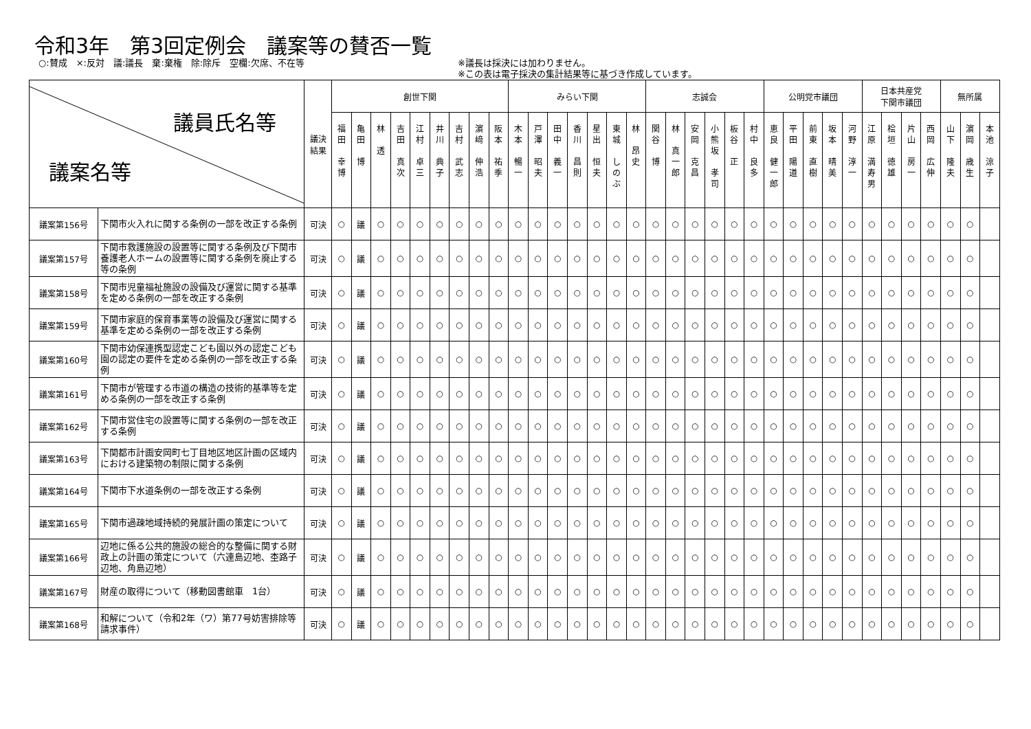令和3年　第3回定例会　議案等の賛否一覧
○:賛成　×:反対　議:議長　棄:棄権　除:除斥　空欄:欠席、不在等 ※議長は採決には加わりません。
※この表は電子採決の集計結果等に基づき作成しています。
| 議員氏名等 議案名等 | | 議決 結果 | 創世下関 | | | | | | | | | みらい下関 | | | | | | | 志誠会 | | | | | | 公明党市議団 | | | | | 日本共産党 下関市議団 | | | | 無所属 | | |
| --- | --- | --- | --- | --- | --- | --- | --- | --- | --- | --- | --- | --- | --- | --- | --- | --- | --- | --- | --- | --- | --- | --- | --- | --- | --- | --- | --- | --- | --- | --- | --- | --- | --- | --- | --- | --- |
| | | | 福 田 幸 博 | 亀 田 博 | 林 透 | 吉 田 真 次 | 江 村 卓 三 | 井 川 典 子 | 吉 村 武 志 | 濵 﨑 伸 浩 | 阪 本 祐 季 | 木 本 暢 一 | 戸 澤 昭 夫 | 田 中 義 一 | 香 川 昌 則 | 星 出 恒 夫 | 東 城 し の ぶ | 林 昂 史 | 関 谷 博 | 林 真 一 郎 | 安 岡 克 昌 | 小 熊 坂 孝 司 | 板 谷 正 | 村 中 良 多 | 恵 良 健 一 郎 | 平 田 陽 道 | 前 東 直 樹 | 坂 本 晴 美 | 河 野 淳 一 | 江 原 満 寿 男 | 桧 垣 徳 雄 | 片 山 房 一 | 西 岡 広 伸 | 山 下 隆 夫 | 濵 岡 歳 生 | 本 池 涼 子 |
| 議案第156号 | 下関市火入れに関する条例の一部を改正する条例 | 可決 | ○ | 議 | ○ | ○ | ○ | ○ | ○ | ○ | ○ | ○ | ○ | ○ | ○ | ○ | ○ | ○ | ○ | ○ | ○ | ○ | ○ | ○ | ○ | ○ | ○ | ○ | ○ | ○ | ○ | ○ | ○ | ○ | ○ | |
| 議案第157号 | 下関市救護施設の設置等に関する条例及び下関市養護老人ホームの設置等に関する条例を廃止する等の条例 | 可決 | ○ | 議 | ○ | ○ | ○ | ○ | ○ | ○ | ○ | ○ | ○ | ○ | ○ | ○ | ○ | ○ | ○ | ○ | ○ | ○ | ○ | ○ | ○ | ○ | ○ | ○ | ○ | ○ | ○ | ○ | ○ | ○ | ○ | |
| 議案第158号 | 下関市児童福祉施設の設備及び運営に関する基準を定める条例の一部を改正する条例 | 可決 | ○ | 議 | ○ | ○ | ○ | ○ | ○ | ○ | ○ | ○ | ○ | ○ | ○ | ○ | ○ | ○ | ○ | ○ | ○ | ○ | ○ | ○ | ○ | ○ | ○ | ○ | ○ | ○ | ○ | ○ | ○ | ○ | ○ | |
| 議案第159号 | 下関市家庭的保育事業等の設備及び運営に関する基準を定める条例の一部を改正する条例 | 可決 | ○ | 議 | ○ | ○ | ○ | ○ | ○ | ○ | ○ | ○ | ○ | ○ | ○ | ○ | ○ | ○ | ○ | ○ | ○ | ○ | ○ | ○ | ○ | ○ | ○ | ○ | ○ | ○ | ○ | ○ | ○ | ○ | ○ | |
| 議案第160号 | 下関市幼保連携型認定こども園以外の認定こども園の認定の要件を定める条例の一部を改正する条例 | 可決 | ○ | 議 | ○ | ○ | ○ | ○ | ○ | ○ | ○ | ○ | ○ | ○ | ○ | ○ | ○ | ○ | ○ | ○ | ○ | ○ | ○ | ○ | ○ | ○ | ○ | ○ | ○ | ○ | ○ | ○ | ○ | ○ | ○ | |
| 議案第161号 | 下関市が管理する市道の構造の技術的基準等を定める条例の一部を改正する条例 | 可決 | ○ | 議 | ○ | ○ | ○ | ○ | ○ | ○ | ○ | ○ | ○ | ○ | ○ | ○ | ○ | ○ | ○ | ○ | ○ | ○ | ○ | ○ | ○ | ○ | ○ | ○ | ○ | ○ | ○ | ○ | ○ | ○ | ○ | |
| 議案第162号 | 下関市営住宅の設置等に関する条例の一部を改正する条例 | 可決 | ○ | 議 | ○ | ○ | ○ | ○ | ○ | ○ | ○ | ○ | ○ | ○ | ○ | ○ | ○ | ○ | ○ | ○ | ○ | ○ | ○ | ○ | ○ | ○ | ○ | ○ | ○ | ○ | ○ | ○ | ○ | ○ | ○ | |
| 議案第163号 | 下関都市計画安岡町七丁目地区地区計画の区域内における建築物の制限に関する条例 | 可決 | ○ | 議 | ○ | ○ | ○ | ○ | ○ | ○ | ○ | ○ | ○ | ○ | ○ | ○ | ○ | ○ | ○ | ○ | ○ | ○ | ○ | ○ | ○ | ○ | ○ | ○ | ○ | ○ | ○ | ○ | ○ | ○ | ○ | |
| 議案第164号 | 下関市下水道条例の一部を改正する条例 | 可決 | ○ | 議 | ○ | ○ | ○ | ○ | ○ | ○ | ○ | ○ | ○ | ○ | ○ | ○ | ○ | ○ | ○ | ○ | ○ | ○ | ○ | ○ | ○ | ○ | ○ | ○ | ○ | ○ | ○ | ○ | ○ | ○ | ○ | |
| 議案第165号 | 下関市過疎地域持続的発展計画の策定について | 可決 | ○ | 議 | ○ | ○ | ○ | ○ | ○ | ○ | ○ | ○ | ○ | ○ | ○ | ○ | ○ | ○ | ○ | ○ | ○ | ○ | ○ | ○ | ○ | ○ | ○ | ○ | ○ | ○ | ○ | ○ | ○ | ○ | ○ | |
| 議案第166号 | 辺地に係る公共的施設の総合的な整備に関する財政上の計画の策定について（六連島辺地、杢路子辺地、角島辺地） | 可決 | ○ | 議 | ○ | ○ | ○ | ○ | ○ | ○ | ○ | ○ | ○ | ○ | ○ | ○ | ○ | ○ | ○ | ○ | ○ | ○ | ○ | ○ | ○ | ○ | ○ | ○ | ○ | ○ | ○ | ○ | ○ | ○ | ○ | |
| 議案第167号 | 財産の取得について（移動図書館車 1台） | 可決 | ○ | 議 | ○ | ○ | ○ | ○ | ○ | ○ | ○ | ○ | ○ | ○ | ○ | ○ | ○ | ○ | ○ | ○ | ○ | ○ | ○ | ○ | ○ | ○ | ○ | ○ | ○ | ○ | ○ | ○ | ○ | ○ | ○ | |
| 議案第168号 | 和解について（令和2年（ワ）第77号妨害排除等請求事件） | 可決 | ○ | 議 | ○ | ○ | ○ | ○ | ○ | ○ | ○ | ○ | ○ | ○ | ○ | ○ | ○ | ○ | ○ | ○ | ○ | ○ | ○ | ○ | ○ | ○ | ○ | ○ | ○ | ○ | ○ | ○ | ○ | ○ | ○ | |